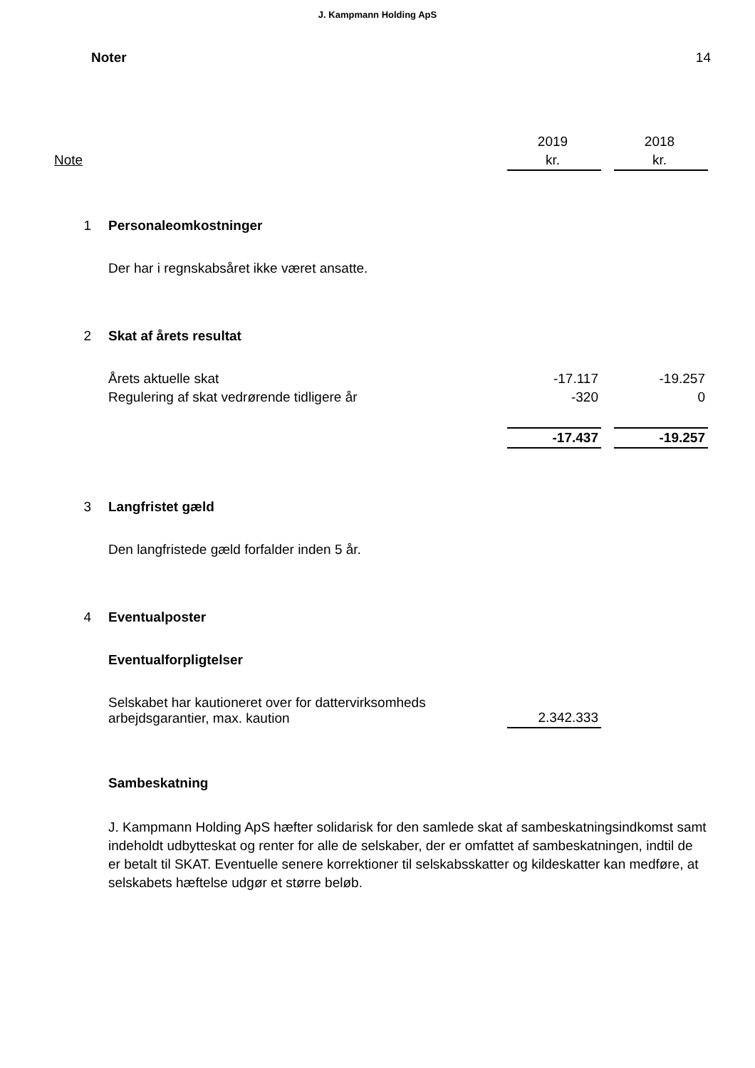J. Kampmann Holding ApS
Noter 14
| | | 2019 | | 2018 |
| Note | | kr. | | kr. |
| 1 | Personaleomkostninger | | | |
| | Der har i regnskabsåret ikke været ansatte. | | | |
| 2 | Skat af årets resultat | | | |
| | Årets aktuelle skat | -17.117 | | -19.257 |
| | Regulering af skat vedrørende tidligere år | -320 | | 0 |
| | | -17.437 | | -19.257 |
| 3 | Langfristet gæld | | | |
| | Den langfristede gæld forfalder inden 5 år. | | | |
| 4 | Eventualposter | | | |
| | Eventualforpligtelser | | | |
| | Selskabet har kautioneret over for dattervirksomheds arbejdsgarantier, max. kaution | 2.342.333 | | |
| | Sambeskatning | | | |
| | J. Kampmann Holding ApS hæfter solidarisk for den samlede skat af sambeskatningsindkomst samt indeholdt udbytteskat og renter for alle de selskaber, der er omfattet af sambeskatningen, indtil de er betalt til SKAT. Eventuelle senere korrektioner til selskabsskatter og kildeskatter kan medføre, at selskabets hæftelse udgør et større beløb. | | | |